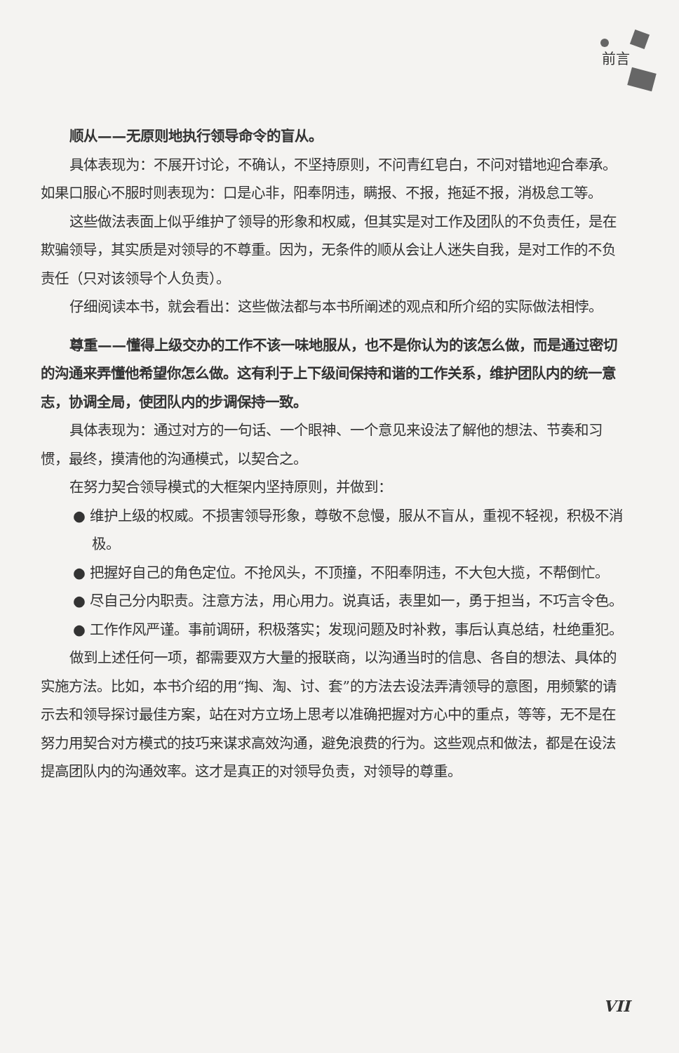前言
顺从——无原则地执行领导命令的盲从。
具体表现为：不展开讨论，不确认，不坚持原则，不问青红皂白，不问对错地迎合奉承。如果口服心不服时则表现为：口是心非，阳奉阴违，瞒报、不报，拖延不报，消极怠工等。
这些做法表面上似乎维护了领导的形象和权威，但其实是对工作及团队的不负责任，是在欺骗领导，其实质是对领导的不尊重。因为，无条件的顺从会让人迷失自我，是对工作的不负责任（只对该领导个人负责）。
仔细阅读本书，就会看出：这些做法都与本书所阐述的观点和所介绍的实际做法相悖。
尊重——懂得上级交办的工作不该一味地服从，也不是你认为的该怎么做，而是通过密切的沟通来弄懂他希望你怎么做。这有利于上下级间保持和谐的工作关系，维护团队内的统一意志，协调全局，使团队内的步调保持一致。
具体表现为：通过对方的一句话、一个眼神、一个意见来设法了解他的想法、节奏和习惯，最终，摸清他的沟通模式，以契合之。
在努力契合领导模式的大框架内坚持原则，并做到：
● 维护上级的权威。不损害领导形象，尊敬不怠慢，服从不盲从，重视不轻视，积极不消极。
● 把握好自己的角色定位。不抢风头，不顶撞，不阳奉阴违，不大包大揽，不帮倒忙。
● 尽自己分内职责。注意方法，用心用力。说真话，表里如一，勇于担当，不巧言令色。
● 工作作风严谨。事前调研，积极落实；发现问题及时补救，事后认真总结，杜绝重犯。
做到上述任何一项，都需要双方大量的报联商，以沟通当时的信息、各自的想法、具体的实施方法。比如，本书介绍的用“掏、淘、讨、套”的方法去设法弄清领导的意图，用频繁的请示去和领导探讨最佳方案，站在对方立场上思考以准确把握对方心中的重点，等等，无不是在努力用契合对方模式的技巧来谋求高效沟通，避免浪费的行为。这些观点和做法，都是在设法提高团队内的沟通效率。这才是真正的对领导负责，对领导的尊重。
VII